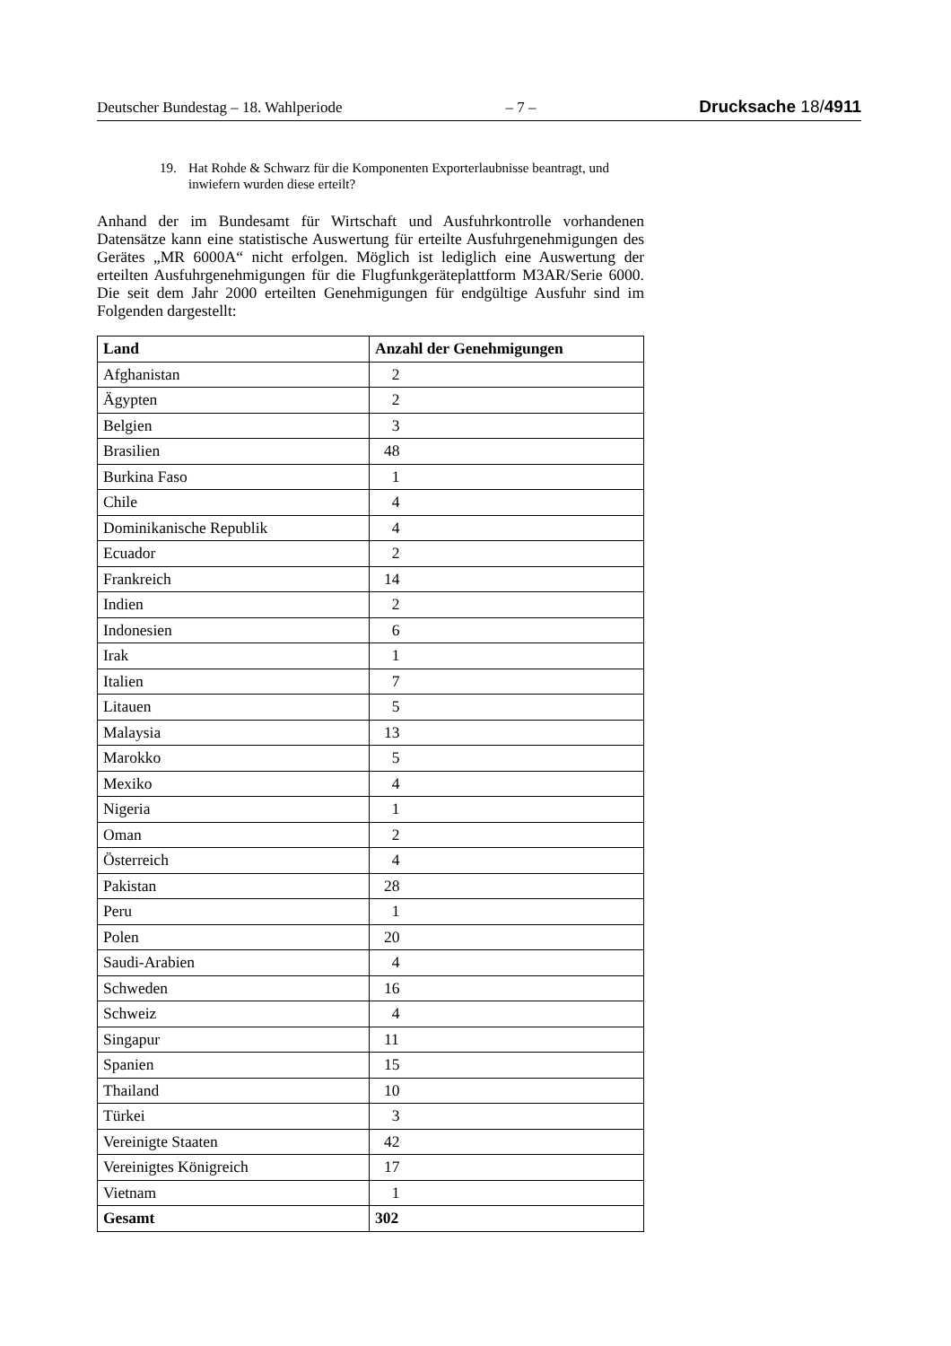Deutscher Bundestag – 18. Wahlperiode – 7 – Drucksache 18/4911
19. Hat Rohde & Schwarz für die Komponenten Exporterlaubnisse beantragt, und inwiefern wurden diese erteilt?
Anhand der im Bundesamt für Wirtschaft und Ausfuhrkontrolle vorhandenen Datensätze kann eine statistische Auswertung für erteilte Ausfuhrgenehmigungen des Gerätes „MR 6000A“ nicht erfolgen. Möglich ist lediglich eine Auswertung der erteilten Ausfuhrgenehmigungen für die Flugfunkgeräteplattform M3AR/Serie 6000. Die seit dem Jahr 2000 erteilten Genehmigungen für endgültige Ausfuhr sind im Folgenden dargestellt:
| Land | Anzahl der Genehmigungen |
| --- | --- |
| Afghanistan | 2 |
| Ägypten | 2 |
| Belgien | 3 |
| Brasilien | 48 |
| Burkina Faso | 1 |
| Chile | 4 |
| Dominikanische Republik | 4 |
| Ecuador | 2 |
| Frankreich | 14 |
| Indien | 2 |
| Indonesien | 6 |
| Irak | 1 |
| Italien | 7 |
| Litauen | 5 |
| Malaysia | 13 |
| Marokko | 5 |
| Mexiko | 4 |
| Nigeria | 1 |
| Oman | 2 |
| Österreich | 4 |
| Pakistan | 28 |
| Peru | 1 |
| Polen | 20 |
| Saudi-Arabien | 4 |
| Schweden | 16 |
| Schweiz | 4 |
| Singapur | 11 |
| Spanien | 15 |
| Thailand | 10 |
| Türkei | 3 |
| Vereinigte Staaten | 42 |
| Vereinigtes Königreich | 17 |
| Vietnam | 1 |
| Gesamt | 302 |